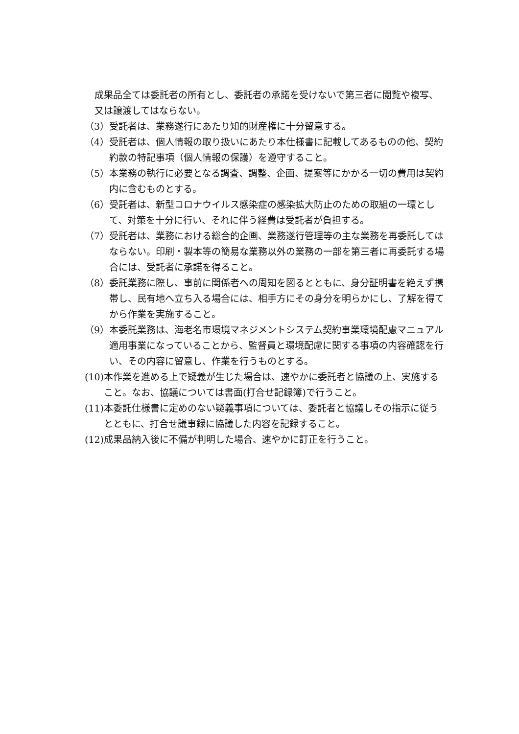成果品全ては委託者の所有とし、委託者の承諾を受けないで第三者に閲覧や複写、又は譲渡してはならない。
（3） 受託者は、業務遂行にあたり知的財産権に十分留意する。
（4） 受託者は、個人情報の取り扱いにあたり本仕様書に記載してあるものの他、契約約款の特記事項（個人情報の保護）を遵守すること。
（5） 本業務の執行に必要となる調査、調整、企画、提案等にかかる一切の費用は契約内に含むものとする。
（6） 受託者は、新型コロナウイルス感染症の感染拡大防止のための取組の一環として、対策を十分に行い、それに伴う経費は受託者が負担する。
（7） 受託者は、業務における総合的企画、業務遂行管理等の主な業務を再委託してはならない。印刷・製本等の簡易な業務以外の業務の一部を第三者に再委託する場合には、受託者に承諾を得ること。
（8） 委託業務に際し、事前に関係者への周知を図るとともに、身分証明書を絶えず携帯し、民有地へ立ち入る場合には、相手方にその身分を明らかにし、了解を得てから作業を実施すること。
（9） 本委託業務は、海老名市環境マネジメントシステム契約事業環境配慮マニュアル適用事業になっていることから、監督員と環境配慮に関する事項の内容確認を行い、その内容に留意し、作業を行うものとする。
(10) 本作業を進める上で疑義が生じた場合は、速やかに委託者と協議の上、実施すること。なお、協議については書面(打合せ記録簿)で行うこと。
(11) 本委託仕様書に定めのない疑義事項については、委託者と協議しその指示に従うとともに、打合せ議事録に協議した内容を記録すること。
(12) 成果品納入後に不備が判明した場合、速やかに訂正を行うこと。